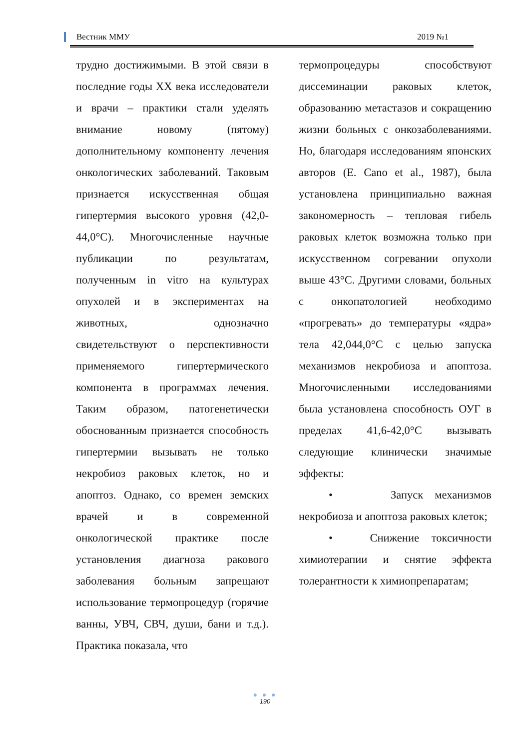Вестник ММУ 2019 №1
трудно достижимыми. В этой связи в последние годы XX века исследователи и врачи – практики стали уделять внимание новому (пятому) дополнительному компоненту лечения онкологических заболеваний. Таковым признается искусственная общая гипертермия высокого уровня (42,0-44,0°C). Многочисленные научные публикации по результатам, полученным in vitro на культурах опухолей и в экспериментах на животных, однозначно свидетельствуют о перспективности применяемого гипертермического компонента в программах лечения. Таким образом, патогенетически обоснованным признается способность гипертермии вызывать не только некробиоз раковых клеток, но и апоптоз. Однако, со времен земских врачей и в современной онкологической практике после установления диагноза ракового заболевания больным запрещают использование термопроцедур (горячие ванны, УВЧ, СВЧ, души, бани и т.д.). Практика показала, что
термопроцедуры способствуют диссеминации раковых клеток, образованию метастазов и сокращению жизни больных с онкозаболеваниями. Но, благодаря исследованиям японских авторов (E. Cano et al., 1987), была установлена принципиально важная закономерность – тепловая гибель раковых клеток возможна только при искусственном согревании опухоли выше 43°C. Другими словами, больных с онкопатологией необходимо «прогревать» до температуры «ядра» тела 42,044,0°C с целью запуска механизмов некробиоза и апоптоза. Многочисленными исследованиями была установлена способность ОУГ в пределах 41,6-42,0°C вызывать следующие клинически значимые эффекты:
• Запуск механизмов некробиоза и апоптоза раковых клеток;
• Снижение токсичности химиотерапии и снятие эффекта толерантности к химиопрепаратам;
● ● ●
190